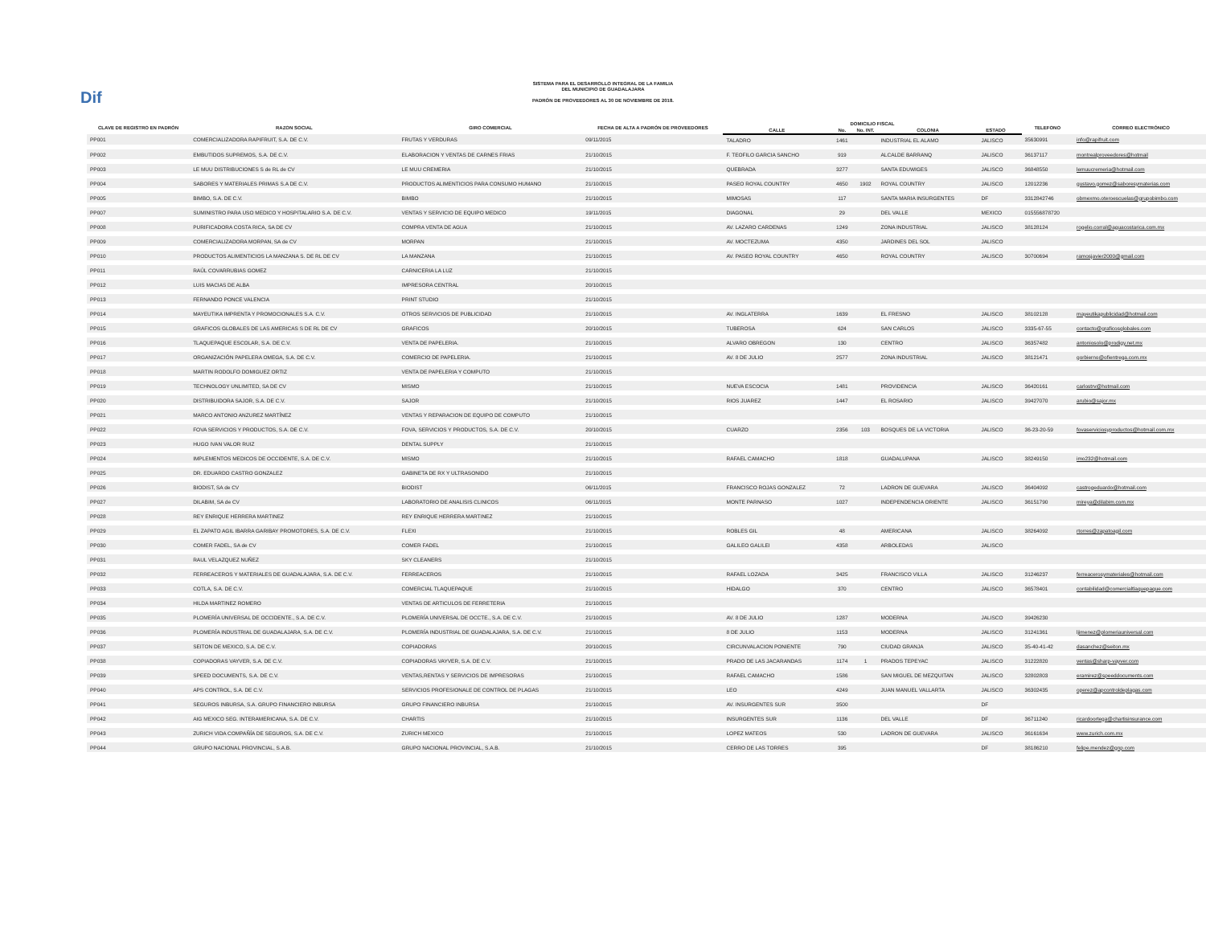Dif
SISTEMA PARA EL DESARROLLO INTEGRAL DE LA FAMILIA
DEL MUNICIPIO DE GUADALAJARA
PADRÓN DE PROVEEDORES AL 30 DE NOVIEMBRE DE 2018.
| CLAVE DE REGISTRO EN PADRÓN | RAZON SOCIAL | GIRO COMERCIAL | FECHA DE ALTA A PADRÓN DE PROVEEDORES | DOMICILIO FISCAL | | | | | | TELEFONO | CORREO ELECTRÓNICO |
| --- | --- | --- | --- | --- | --- | --- | --- | --- | --- | --- | --- |
| | | | | CALLE | No. | No. INT. | COLONIA | ESTADO | | | |
| PP001 | COMERCIALIZADORA RAPIFRUIT, S.A. DE C.V. | FRUTAS Y VERDURAS | 09/11/2015 | TALADRO | 1461 | | INDUSTRIAL EL ALAMO | JALISCO | | 35630991 | info@rapifruit.com |
| PP002 | EMBUTIDOS SUPREMOS, S.A. DE C.V. | ELABORACION Y VENTAS DE CARNES FRIAS | 21/10/2015 | F. TEOFILO GARCIA SANCHO | 919 | | ALCALDE BARRANQ | JALISCO | | 36137117 | montrealproveedores@hotmail |
| PP003 | LE MUU DISTRIBUCIONES S de RL de CV | LE MUU CREMERIA | 21/10/2015 | QUEBRADA | 3277 | | SANTA EDUWIGES | JALISCO | | 36848550 | lemuucremeria@hotmail.com |
| PP004 | SABORES Y MATERIALES PRIMAS S.A DE C.V. | PRODUCTOS ALIMENTICIOS PARA CONSUMO HUMANO | 21/10/2015 | PASEO ROYAL COUNTRY | 4650 | 1902 | ROYAL COUNTRY | JALISCO | | 12012236 | gustavo.gomez@saboresymaterias.com |
| PP005 | BIMBO, S.A. DE C.V. | BIMBO | 21/10/2015 | MIMOSAS | 117 | | SANTA MARIA INSURGENTES | DF | | 3312842746 | obmexmo.oteroescuelas@grupobimbo.com |
| PP007 | SUMINISTRO PARA USO MEDICO Y HOSPITALARIO S.A. DE C.V. | VENTAS Y SERVICIO DE EQUIPO MEDICO | 19/11/2015 | DIAGONAL | 29 | | DEL VALLE | MEXICO | | 015556878720 | |
| PP008 | PURIFICADORA COSTA RICA, SA DE CV | COMPRA VENTA DE AGUA | 21/10/2015 | AV. LAZARO CARDENAS | 1249 | | ZONA INDUSTRIAL | JALISCO | | 38128124 | rogelio.corral@aguacostarica.com.mx |
| PP009 | COMERCIALIZADORA MORPAN, SA de CV | MORPAN | 21/10/2015 | AV. MOCTEZUMA | 4350 | | JARDINES DEL SOL | JALISCO | | | |
| PP010 | PRODUCTOS ALIMENTICIOS LA MANZANA S. DE RL DE CV | LA MANZANA | 21/10/2015 | AV. PASEO ROYAL COUNTRY | 4650 | | ROYAL COUNTRY | JALISCO | | 30700694 | ramosjavier2000@gmail.com |
| PP011 | RAÚL COVARRUBIAS GOMEZ | CARNICERIA LA LUZ | 21/10/2015 | | | | | | | | |
| PP012 | LUIS MACIAS DE ALBA | IMPRESORA CENTRAL | 20/10/2015 | | | | | | | | |
| PP013 | FERNANDO PONCE VALENCIA | PRINT STUDIO | 21/10/2015 | | | | | | | | |
| PP014 | MAYEUTIKA IMPRENTA Y PROMOCIONALES S.A. C.V. | OTROS SERVICIOS DE PUBLICIDAD | 21/10/2015 | AV. INGLATERRA | 1639 | | EL FRESNO | JALISCO | | 38102128 | mayeutikapublicidad@hotmail.com |
| PP015 | GRAFICOS GLOBALES DE LAS AMERICAS S DE RL DE CV | GRAFICOS | 20/10/2015 | TUBEROSA | 624 | | SAN CARLOS | JALISCO | | 3335-67-55 | contacto@graficosglobales.com |
| PP016 | TLAQUEPAQUE ESCOLAR, S.A. DE C.V. | VENTA DE PAPELERIA. | 21/10/2015 | ALVARO OBREGON | 130 | | CENTRO | JALISCO | | 36357482 | antoniosolo@prodigy.net.mx |
| PP017 | ORGANIZACIÓN PAPELERA OMEGA, S.A. DE C.V. | COMERCIO DE PAPELERIA. | 21/10/2015 | AV. 8 DE JULIO | 2577 | | ZONA INDUSTRIAL | JALISCO | | 38121471 | gorbierno@ofientrega.com.mx |
| PP018 | MARTIN RODOLFO DOMIGUEZ ORTIZ | VENTA DE PAPELERIA Y COMPUTO | 21/10/2015 | | | | | | | | |
| PP019 | TECHNOLOGY UNLIMITED, SA DE CV | MISMO | 21/10/2015 | NUEVA ESCOCIA | 1481 | | PROVIDENCIA | JALISCO | | 36420161 | carlostrv@hotmail.com |
| PP020 | DISTRIBUIDORA SAJOR, S.A. DE C.V. | SAJOR | 21/10/2015 | RIOS JUAREZ | 1447 | | EL ROSARIO | JALISCO | | 39427070 | arubio@sajor.mx |
| PP021 | MARCO ANTONIO ANZUREZ MARTÍNEZ | VENTAS Y REPARACION DE EQUIPO DE COMPUTO | 21/10/2015 | | | | | | | | |
| PP022 | FOVA SERVICIOS Y PRODUCTOS, S.A. DE C.V. | FOVA, SERVICIOS Y PRODUCTOS, S.A. DE C.V. | 20/10/2015 | CUARZO | 2356 | 103 | BOSQUES DE LA VICTORIA | JALISCO | | 36-23-20-59 | fovaserviciosyproductos@hotmail.com.mx |
| PP023 | HUGO IVAN VALOR RUIZ | DENTAL SUPPLY | 21/10/2015 | | | | | | | | |
| PP024 | IMPLEMENTOS MEDICOS DE OCCIDENTE, S.A. DE C.V. | MISMO | 21/10/2015 | RAFAEL CAMACHO | 1818 | | GUADALUPANA | JALISCO | | 38249150 | imo232@hotmail.com |
| PP025 | DR. EDUARDO CASTRO GONZALEZ | GABINETA DE RX Y ULTRASONIDO | 21/10/2015 | | | | | | | | |
| PP026 | BIODIST, SA de CV | BIODIST | 06/11/2015 | FRANCISCO ROJAS GONZALEZ | 72 | | LADRON DE GUEVARA | JALISCO | | 36404092 | castrogeduardo@hotmail.com |
| PP027 | DILABIM, SA de CV | LABORATORIO DE ANALISIS CLINICOS | 06/11/2015 | MONTE PARNASO | 1027 | | INDEPENDENCIA ORIENTE | JALISCO | | 36151790 | mireya@dilabim.com.mx |
| PP028 | REY ENRIQUE HERRERA MARTINEZ | REY ENRIQUE HERRERA MARTINEZ | 21/10/2015 | | | | | | | | |
| PP029 | EL ZAPATO AGIL IBARRA GARIBAY PROMOTORES, S.A. DE C.V. | FLEXI | 21/10/2015 | ROBLES GIL | 48 | | AMERICANA | JALISCO | | 38264092 | rtorres@zapatoagil.com |
| PP030 | COMER FADEL, SA de CV | COMER FADEL | 21/10/2015 | GALILEO GALILEI | 4358 | | ARBOLEDAS | JALISCO | | | |
| PP031 | RAUL VELAZQUEZ NUÑEZ | SKY CLEANERS | 21/10/2015 | | | | | | | | |
| PP032 | FERREACEROS Y MATERIALES DE GUADALAJARA, S.A. DE C.V. | FERREACEROS | 21/10/2015 | RAFAEL LOZADA | 3425 | | FRANCISCO VILLA | JALISCO | | 31246237 | ferreacerosymateriales@hotmail.com |
| PP033 | COTLA, S.A. DE C.V. | COMERCIAL TLAQUEPAQUE | 21/10/2015 | HIDALGO | 370 | | CENTRO | JALISCO | | 36578401 | contabilidad@comercialtlaquepaque.com |
| PP034 | HILDA MARTINEZ ROMERO | VENTAS DE ARTICULOS DE FERRETERIA | 21/10/2015 | | | | | | | | |
| PP035 | PLOMERÍA UNIVERSAL DE OCCIDENTE., S.A. DE C.V. | PLOMERÍA UNIVERSAL DE OCCTE., S.A. DE C.V. | 21/10/2015 | AV. 8 DE JULIO | 1287 | | MODERNA | JALISCO | | 39426230 | |
| PP036 | PLOMERÍA INDUSTRIAL DE GUADALAJARA, S.A. DE C.V. | PLOMERÍA INDUSTRIAL DE GUADALAJARA, S.A. DE C.V. | 21/10/2015 | 8 DE JULIO | 1153 | | MODERNA | JALISCO | | 31241361 | ljimenez@plomeriauniversal.com |
| PP037 | SEITON DE MEXICO, S.A. DE C.V. | COPIADORAS | 20/10/2015 | CIRCUNVALACION PONIENTE | 790 | | CIUDAD GRANJA | JALISCO | | 35-40-41-42 | dasanchez@seiton.mx |
| PP038 | COPIADORAS VAYVER, S.A. DE C.V. | COPIADORAS VAYVER, S.A. DE C.V. | 21/10/2015 | PRADO DE LAS JACARANDAS | 1174 | 1 | PRADOS TEPEYAC | JALISCO | | 31222820 | ventas@sharp-vayver.com |
| PP039 | SPEED DOCUMENTS, S.A. DE C.V. | VENTAS,RENTAS Y SERVICIOS DE IMPRESORAS | 21/10/2015 | RAFAEL CAMACHO | 1586 | | SAN MIGUEL DE MEZQUITAN | JALISCO | | 32802803 | eramirez@speeddocuments.com |
| PP040 | APS CONTROL, S.A. DE C.V. | SERVICIOS PROFESIONALE DE CONTROL DE PLAGAS | 21/10/2015 | LEO | 4249 | | JUAN MANUEL VALLARTA | JALISCO | | 36302435 | operez@apcontroldeplagas.com |
| PP041 | SEGUROS INBURSA, S.A. GRUPO FINANCIERO INBURSA | GRUPO FINANCIERO INBURSA | 21/10/2015 | AV. INSURGENTES SUR | 3500 | | | DF | | | |
| PP042 | AIG MEXICO SEG. INTERAMERICANA, S.A. DE C.V. | CHARTIS | 21/10/2015 | INSURGENTES SUR | 1136 | | DEL VALLE | DF | | 36711240 | ricardoortega@chartisinsurance.com |
| PP043 | ZURICH VIDA COMPAÑÍA DE SEGUROS, S.A. DE C.V. | ZURICH MEXICO | 21/10/2015 | LOPEZ MATEOS | 530 | | LADRON DE GUEVARA | JALISCO | | 36161634 | www.zurich.com.mx |
| PP044 | GRUPO NACIONAL PROVINCIAL, S.A.B. | GRUPO NACIONAL PROVINCIAL, S.A.B. | 21/10/2015 | CERRO DE LAS TORRES | 395 | | | DF | | 38186210 | felipe.mendez@gnp.com |